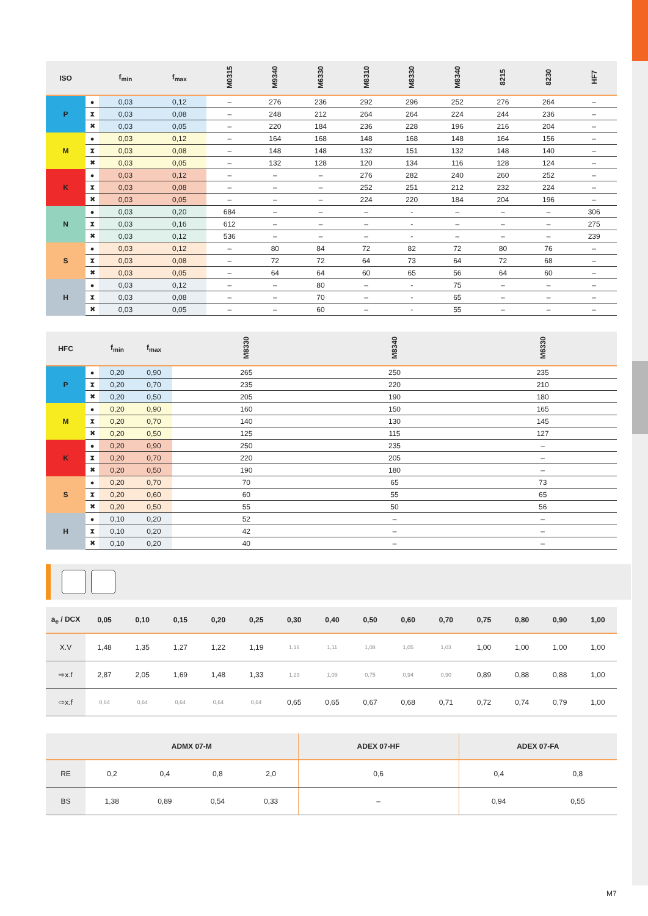| ISO | | f<sub>min</sub> | f<sub>max</sub> | M0315 | M9340 | M6330 | M8310 | M8330 | M8340 | 8215 | 8230 | HF7 |
| --- | --- | --- | --- | --- | --- | --- | --- | --- | --- | --- | --- | --- |
| P | ● | 0,03 | 0,12 | – | 276 | 236 | 292 | 296 | 252 | 276 | 264 | – |
| | ⧗ | 0,03 | 0,08 | – | 248 | 212 | 264 | 264 | 224 | 244 | 236 | – |
| | ✖ | 0,03 | 0,05 | – | 220 | 184 | 236 | 228 | 196 | 216 | 204 | – |
| M | ● | 0,03 | 0,12 | – | 164 | 168 | 148 | 168 | 148 | 164 | 156 | – |
| | ⧗ | 0,03 | 0,08 | – | 148 | 148 | 132 | 151 | 132 | 148 | 140 | – |
| | ✖ | 0,03 | 0,05 | – | 132 | 128 | 120 | 134 | 116 | 128 | 124 | – |
| K | ● | 0,03 | 0,12 | – | – | – | 276 | 282 | 240 | 260 | 252 | – |
| | ⧗ | 0,03 | 0,08 | – | – | – | 252 | 251 | 212 | 232 | 224 | – |
| | ✖ | 0,03 | 0,05 | – | – | – | 224 | 220 | 184 | 204 | 196 | – |
| N | ● | 0,03 | 0,20 | 684 | – | – | – | - | – | – | – | 306 |
| | ⧗ | 0,03 | 0,16 | 612 | – | – | – | - | – | – | – | 275 |
| | ✖ | 0,03 | 0,12 | 536 | – | – | – | - | – | – | – | 239 |
| S | ● | 0,03 | 0,12 | – | 80 | 84 | 72 | 82 | 72 | 80 | 76 | – |
| | ⧗ | 0,03 | 0,08 | – | 72 | 72 | 64 | 73 | 64 | 72 | 68 | – |
| | ✖ | 0,03 | 0,05 | – | 64 | 64 | 60 | 65 | 56 | 64 | 60 | – |
| H | ● | 0,03 | 0,12 | – | – | 80 | – | - | 75 | – | – | – |
| | ⧗ | 0,03 | 0,08 | – | – | 70 | – | - | 65 | – | – | – |
| | ✖ | 0,03 | 0,05 | – | – | 60 | – | - | 55 | – | – | – |
| HFC | | f<sub>min</sub> | f<sub>max</sub> | M8330 | M8340 | M6330 |
| --- | --- | --- | --- | --- | --- | --- |
| P | ● | 0,20 | 0,90 | 265 | 250 | 235 |
| | ⧗ | 0,20 | 0,70 | 235 | 220 | 210 |
| | ✖ | 0,20 | 0,50 | 205 | 190 | 180 |
| M | ● | 0,20 | 0,90 | 160 | 150 | 165 |
| | ⧗ | 0,20 | 0,70 | 140 | 130 | 145 |
| | ✖ | 0,20 | 0,50 | 125 | 115 | 127 |
| K | ● | 0,20 | 0,90 | 250 | 235 | – |
| | ⧗ | 0,20 | 0,70 | 220 | 205 | – |
| | ✖ | 0,20 | 0,50 | 190 | 180 | – |
| S | ● | 0,20 | 0,70 | 70 | 65 | 73 |
| | ⧗ | 0,20 | 0,60 | 60 | 55 | 65 |
| | ✖ | 0,20 | 0,50 | 55 | 50 | 56 |
| H | ● | 0,10 | 0,20 | 52 | – | – |
| | ⧗ | 0,10 | 0,20 | 42 | – | – |
| | ✖ | 0,10 | 0,20 | 40 | – | – |
| a<sub>e</sub> / DCX | 0,05 | 0,10 | 0,15 | 0,20 | 0,25 | 0,30 | 0,40 | 0,50 | 0,60 | 0,70 | 0,75 | 0,80 | 0,90 | 1,00 |
| --- | --- | --- | --- | --- | --- | --- | --- | --- | --- | --- | --- | --- | --- | --- |
| X.V | 1,48 | 1,35 | 1,27 | 1,22 | 1,19 | 1,16 | 1,11 | 1,08 | 1,05 | 1,03 | 1,00 | 1,00 | 1,00 | 1,00 |
| ⇨x.f | 2,87 | 2,05 | 1,69 | 1,48 | 1,33 | 1,23 | 1,09 | 0,75 | 0,94 | 0,90 | 0,89 | 0,88 | 0,88 | 1,00 |
| ⇨x.f | 0,64 | 0,64 | 0,64 | 0,64 | 0,64 | 0,65 | 0,65 | 0,67 | 0,68 | 0,71 | 0,72 | 0,74 | 0,79 | 1,00 |
| | ADMX 07-M | | | | ADEX 07-HF | ADEX 07-FA | |
| --- | --- | --- | --- | --- | --- | --- | --- |
| RE | 0,2 | 0,4 | 0,8 | 2,0 | 0,6 | 0,4 | 0,8 |
| BS | 1,38 | 0,89 | 0,54 | 0,33 | – | 0,94 | 0,55 |
M7